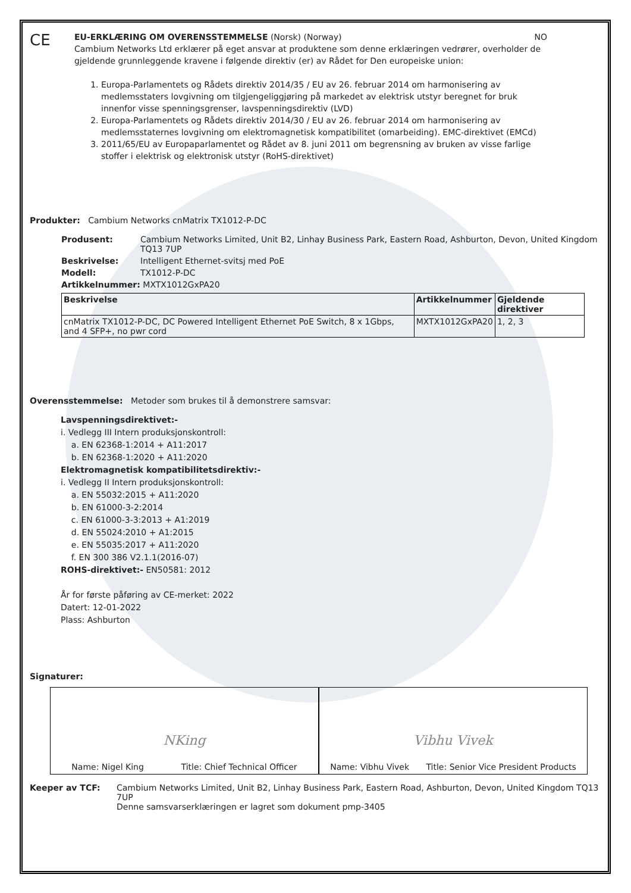CE
EU-ERKLÆRING OM OVERENSSTEMMELSE (Norsk) (Norway) NO
Cambium Networks Ltd erklærer på eget ansvar at produktene som denne erklæringen vedrører, overholder de gjeldende grunnleggende kravene i følgende direktiv (er) av Rådet for Den europeiske union:
1. Europa-Parlamentets og Rådets direktiv 2014/35 / EU av 26. februar 2014 om harmonisering av medlemsstaters lovgivning om tilgjengeliggjøring på markedet av elektrisk utstyr beregnet for bruk innenfor visse spenningsgrenser, lavspenningsdirektiv (LVD)
2. Europa-Parlamentets og Rådets direktiv 2014/30 / EU av 26. februar 2014 om harmonisering av medlemsstaternes lovgivning om elektromagnetisk kompatibilitet (omarbeiding). EMC-direktivet (EMCd)
3. 2011/65/EU av Europaparlamentet og Rådet av 8. juni 2011 om begrensning av bruken av visse farlige stoffer i elektrisk og elektronisk utstyr (RoHS-direktivet)
Produkter: Cambium Networks cnMatrix TX1012-P-DC
Produsent: Cambium Networks Limited, Unit B2, Linhay Business Park, Eastern Road, Ashburton, Devon, United Kingdom TQ13 7UP
Beskrivelse: Intelligent Ethernet-svitsj med PoE
Modell: TX1012-P-DC
Artikkelnummer: MXTX1012GxPA20
| Beskrivelse | Artikkelnummer | Gjeldende direktiver |
| --- | --- | --- |
| cnMatrix TX1012-P-DC, DC Powered Intelligent Ethernet PoE Switch, 8 x 1Gbps, and 4 SFP+, no pwr cord | MXTX1012GxPA20 | 1, 2, 3 |
Overensstemmelse: Metoder som brukes til å demonstrere samsvar:
Lavspenningsdirektivet:-
i. Vedlegg III Intern produksjonskontroll:
a. EN 62368-1:2014 + A11:2017
b. EN 62368-1:2020 + A11:2020
Elektromagnetisk kompatibilitetsdirektiv:-
i. Vedlegg II Intern produksjonskontroll:
a. EN 55032:2015 + A11:2020
b. EN 61000-3-2:2014
c. EN 61000-3-3:2013 + A1:2019
d. EN 55024:2010 + A1:2015
e. EN 55035:2017 + A11:2020
f. EN 300 386 V2.1.1(2016-07)
ROHS-direktivet:- EN50581: 2012
År for første påføring av CE-merket: 2022
Datert: 12-01-2022
Plass: Ashburton
Signaturer:
NKing
Name: Nigel King Title: Chief Technical Officer
Vibhu Vivek
Name: Vibhu Vivek Title: Senior Vice President Products
Keeper av TCF: Cambium Networks Limited, Unit B2, Linhay Business Park, Eastern Road, Ashburton, Devon, United Kingdom TQ13 7UP
Denne samsvarserklæringen er lagret som dokument pmp-3405